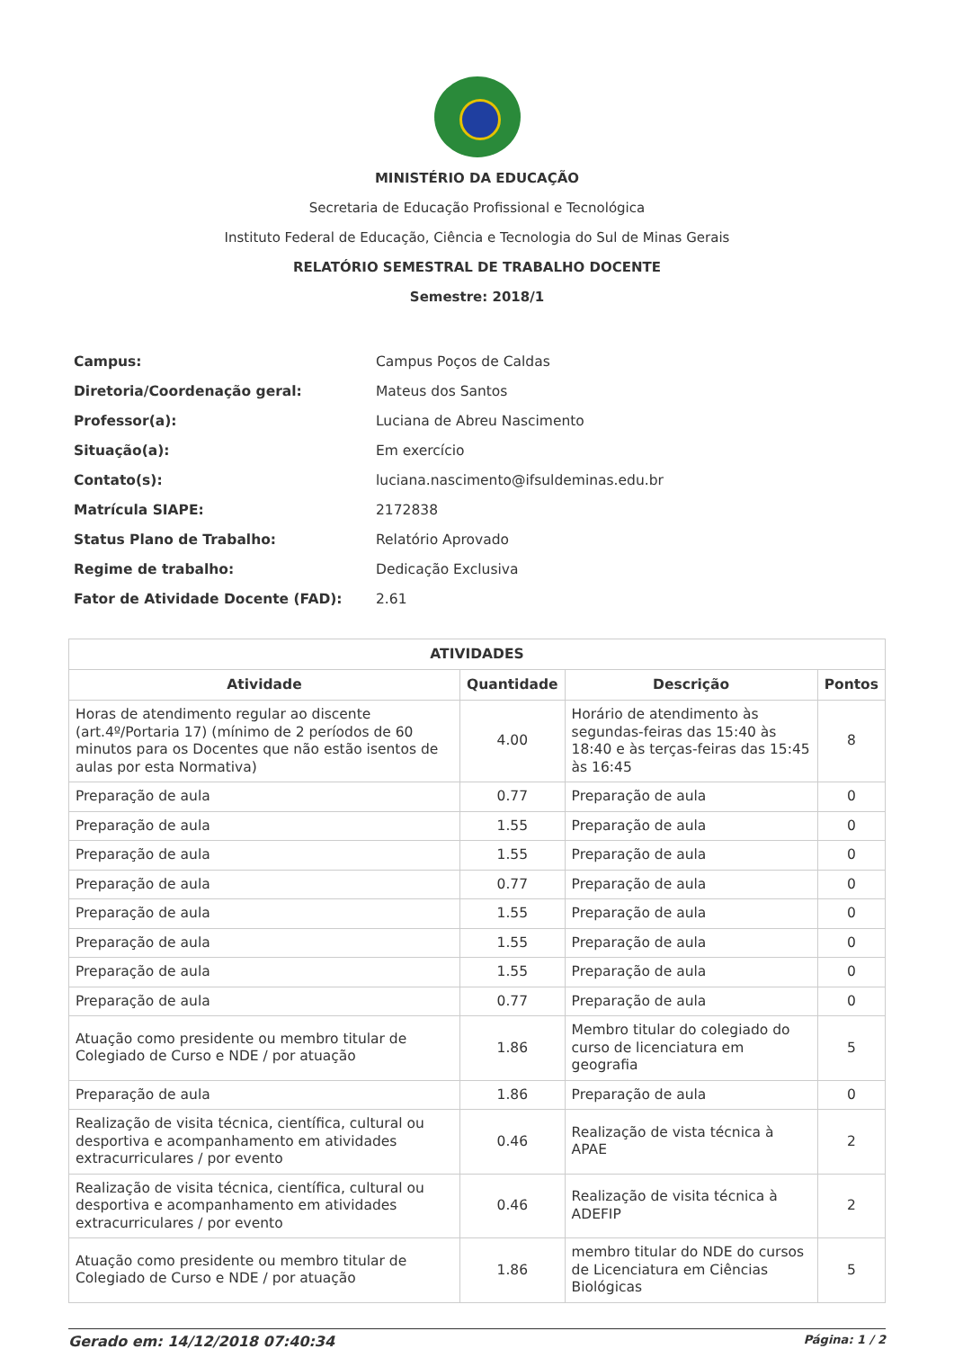MINISTÉRIO DA EDUCAÇÃO
Secretaria de Educação Profissional e Tecnológica
Instituto Federal de Educação, Ciência e Tecnologia do Sul de Minas Gerais
RELATÓRIO SEMESTRAL DE TRABALHO DOCENTE
Semestre: 2018/1
| Campus: | Campus Poços de Caldas |
| Diretoria/Coordenação geral: | Mateus dos Santos |
| Professor(a): | Luciana de Abreu Nascimento |
| Situação(a): | Em exercício |
| Contato(s): | luciana.nascimento@ifsuldeminas.edu.br |
| Matrícula SIAPE: | 2172838 |
| Status Plano de Trabalho: | Relatório Aprovado |
| Regime de trabalho: | Dedicação Exclusiva |
| Fator de Atividade Docente (FAD): | 2.61 |
| ATIVIDADES | | | |
| --- | --- | --- | --- |
| Atividade | Quantidade | Descrição | Pontos |
| Horas de atendimento regular ao discente (art.4º/Portaria 17) (mínimo de 2 períodos de 60 minutos para os Docentes que não estão isentos de aulas por esta Normativa) | 4.00 | Horário de atendimento às segundas-feiras das 15:40 às 18:40 e às terças-feiras das 15:45 às 16:45 | 8 |
| Preparação de aula | 0.77 | Preparação de aula | 0 |
| Preparação de aula | 1.55 | Preparação de aula | 0 |
| Preparação de aula | 1.55 | Preparação de aula | 0 |
| Preparação de aula | 0.77 | Preparação de aula | 0 |
| Preparação de aula | 1.55 | Preparação de aula | 0 |
| Preparação de aula | 1.55 | Preparação de aula | 0 |
| Preparação de aula | 1.55 | Preparação de aula | 0 |
| Preparação de aula | 0.77 | Preparação de aula | 0 |
| Atuação como presidente ou membro titular de Colegiado de Curso e NDE / por atuação | 1.86 | Membro titular do colegiado do curso de licenciatura em geografia | 5 |
| Preparação de aula | 1.86 | Preparação de aula | 0 |
| Realização de visita técnica, científica, cultural ou desportiva e acompanhamento em atividades extracurriculares / por evento | 0.46 | Realização de vista técnica à APAE | 2 |
| Realização de visita técnica, científica, cultural ou desportiva e acompanhamento em atividades extracurriculares / por evento | 0.46 | Realização de visita técnica à ADEFIP | 2 |
| Atuação como presidente ou membro titular de Colegiado de Curso e NDE / por atuação | 1.86 | membro titular do NDE do cursos de Licenciatura em Ciências Biológicas | 5 |
Gerado em: 14/12/2018 07:40:34 Página: 1 / 2